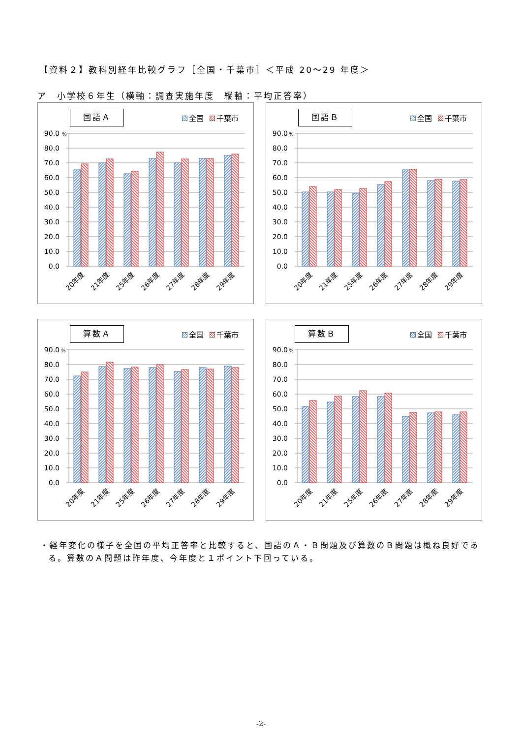【資料２】教科別経年比較グラフ［全国・千葉市］＜平成 20～29 年度＞
ア　小学校６年生（横軸：調査実施年度　縦軸：平均正答率）
国語Ａ 全国 千葉市
90.0
80.0
70.0
60.0
50.0
40.0
30.0
20.0
10.0
0.0
%
20年度
21年度
25年度
26年度
27年度
28年度
29年度
国語Ｂ 全国 千葉市
90.0
80.0
70.0
60.0
50.0
40.0
30.0
20.0
10.0
0.0
%
20年度
21年度
25年度
26年度
27年度
28年度
29年度
算数Ａ 全国 千葉市
90.0
80.0
70.0
60.0
50.0
40.0
30.0
20.0
10.0
0.0
%
20年度
21年度
25年度
26年度
27年度
28年度
29年度
算数Ｂ 全国 千葉市
90.0
80.0
70.0
60.0
50.0
40.0
30.0
20.0
10.0
0.0
%
20年度
21年度
25年度
26年度
27年度
28年度
29年度
・経年変化の様子を全国の平均正答率と比較すると、国語のＡ・Ｂ問題及び算数のＢ問題は概ね良好である。算数のＡ問題は昨年度、今年度と１ポイント下回っている。
-2-